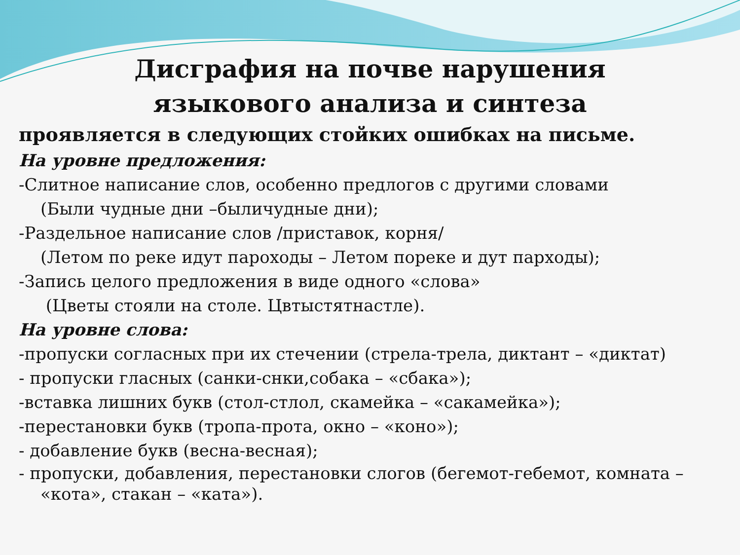Дисграфия на почве нарушения
языкового анализа и синтеза
проявляется в следующих стойких ошибках на письме.
На уровне предложения:
-Слитное написание слов, особенно предлогов с другими словами
(Были чудные дни –быличудные дни);
-Раздельное написание слов /приставок, корня/
(Летом по реке идут пароходы – Летом пореке и дут парходы);
-Запись целого предложения в виде одного «слова»
(Цветы стояли на столе. Цвтыстятнастле).
На уровне слова:
-пропуски согласных при их стечении (стрела-трела, диктант – «диктат)
- пропуски гласных (санки-снки,собака – «сбака»);
-вставка лишних букв (стол-стлол, скамейка – «сакамейка»);
-перестановки букв (тропа-прота, окно – «коно»);
- добавление букв (весна-весная);
- пропуски, добавления, перестановки слогов (бегемот-гебемот, комната – «кота», стакан – «ката»).